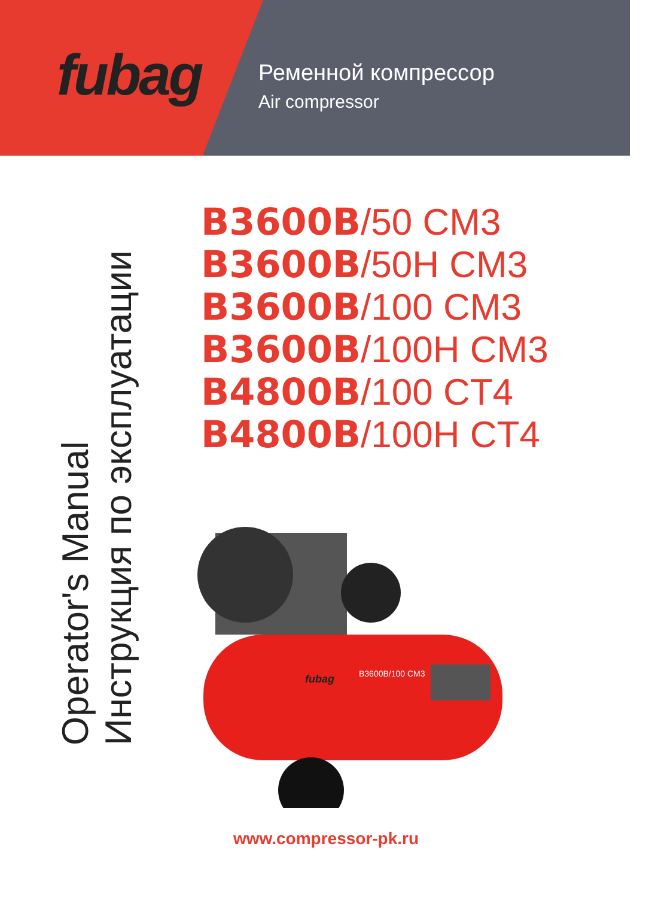fubag
Ременной компрессор
Air compressor
B3600B/50 CM3
B3600B/50H CM3
B3600B/100 CM3
B3600B/100H CM3
B4800B/100 CT4
B4800B/100H CT4
Operator's Manual
Инструкция по эксплуатации
fubag
B3600B/100 CM3
www.compressor-pk.ru